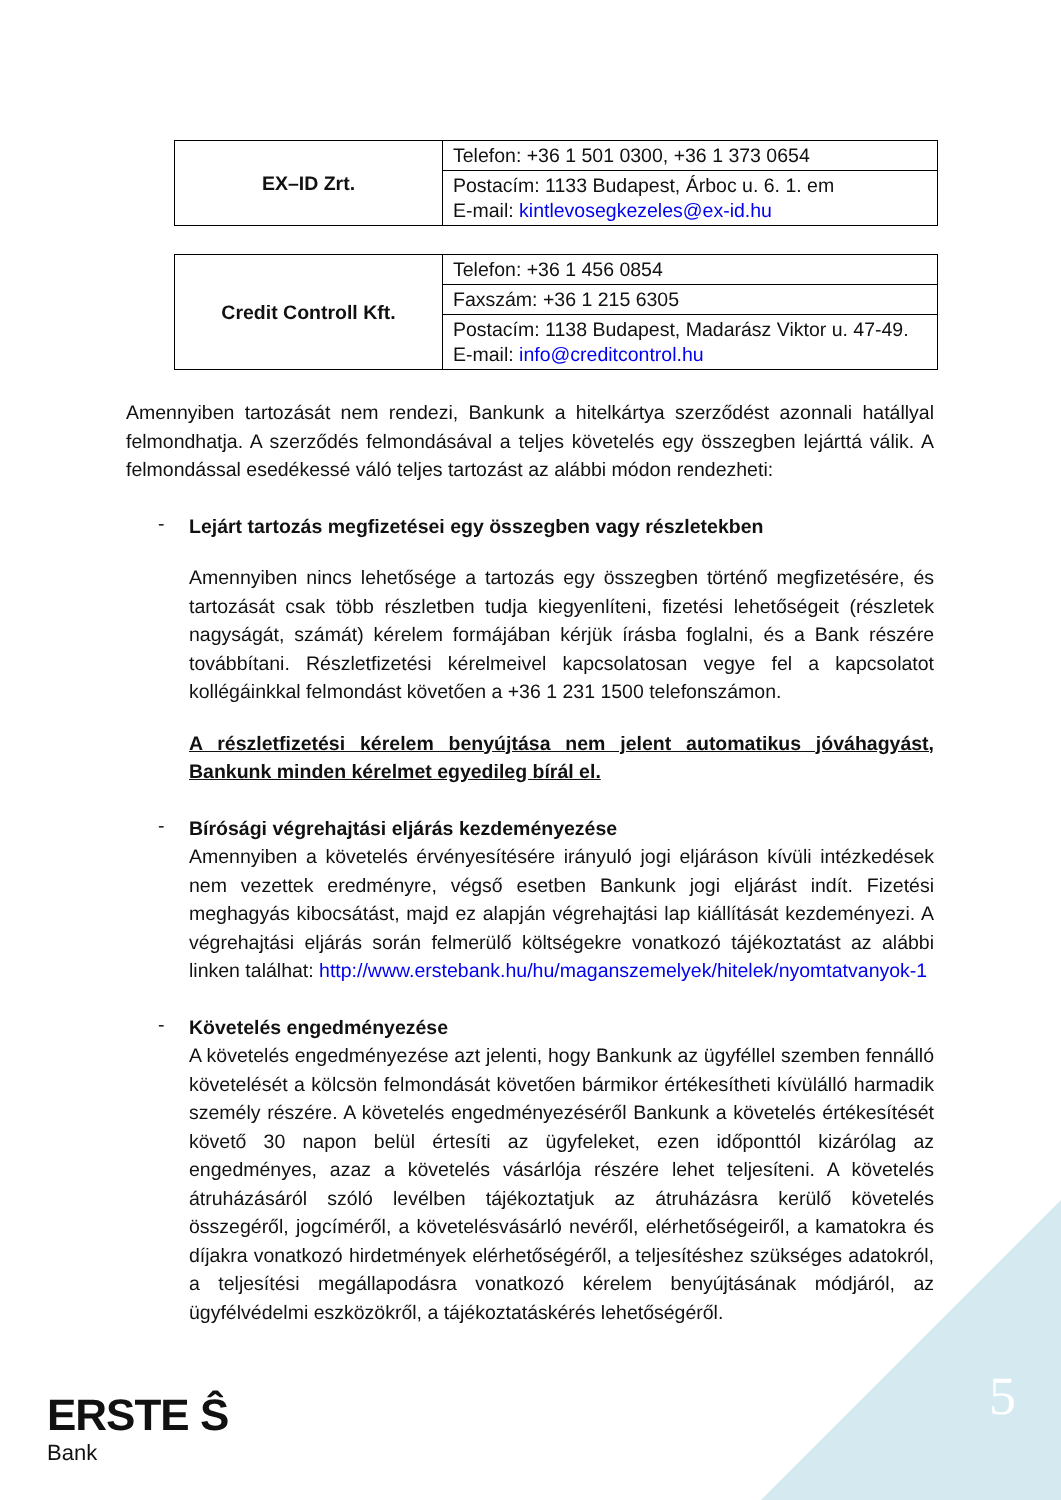| EX–ID Zrt. | Telefon: +36 1 501 0300, +36 1 373 0654 |
| | Postacím: 1133 Budapest, Árboc u. 6. 1. em E-mail: kintlevosegkezeles@ex-id.hu |
| Credit Controll Kft. | Telefon: +36 1 456 0854 |
| | Faxszám: +36 1 215 6305 |
| | Postacím: 1138 Budapest, Madarász Viktor u. 47-49. E-mail: info@creditcontrol.hu |
Amennyiben tartozását nem rendezi, Bankunk a hitelkártya szerződést azonnali hatállyal felmondhatja. A szerződés felmondásával a teljes követelés egy összegben lejárttá válik. A felmondással esedékessé váló teljes tartozást az alábbi módon rendezheti:
-
Lejárt tartozás megfizetései egy összegben vagy részletekben
Amennyiben nincs lehetősége a tartozás egy összegben történő megfizetésére, és tartozását csak több részletben tudja kiegyenlíteni, fizetési lehetőségeit (részletek nagyságát, számát) kérelem formájában kérjük írásba foglalni, és a Bank részére továbbítani. Részletfizetési kérelmeivel kapcsolatosan vegye fel a kapcsolatot kollégáinkkal felmondást követően a +36 1 231 1500 telefonszámon.
A részletfizetési kérelem benyújtása nem jelent automatikus jóváhagyást, Bankunk minden kérelmet egyedileg bírál el.
-
Bírósági végrehajtási eljárás kezdeményezése
Amennyiben a követelés érvényesítésére irányuló jogi eljáráson kívüli intézkedések nem vezettek eredményre, végső esetben Bankunk jogi eljárást indít. Fizetési meghagyás kibocsátást, majd ez alapján végrehajtási lap kiállítását kezdeményezi. A végrehajtási eljárás során felmerülő költségekre vonatkozó tájékoztatást az alábbi linken találhat: http://www.erstebank.hu/hu/maganszemelyek/hitelek/nyomtatvanyok-1
-
Követelés engedményezése
A követelés engedményezése azt jelenti, hogy Bankunk az ügyféllel szemben fennálló követelését a kölcsön felmondását követően bármikor értékesítheti kívülálló harmadik személy részére. A követelés engedményezéséről Bankunk a követelés értékesítését követő 30 napon belül értesíti az ügyfeleket, ezen időponttól kizárólag az engedményes, azaz a követelés vásárlója részére lehet teljesíteni. A követelés átruházásáról szóló levélben tájékoztatjuk az átruházásra kerülő követelés összegéről, jogcíméről, a követelésvásárló nevéről, elérhetőségeiről, a kamatokra és díjakra vonatkozó hirdetmények elérhetőségéről, a teljesítéshez szükséges adatokról, a teljesítési megállapodásra vonatkozó kérelem benyújtásának módjáról, az ügyfélvédelmi eszközökről, a tájékoztatáskérés lehetőségéről.
ERSTE Ŝ
Bank
5